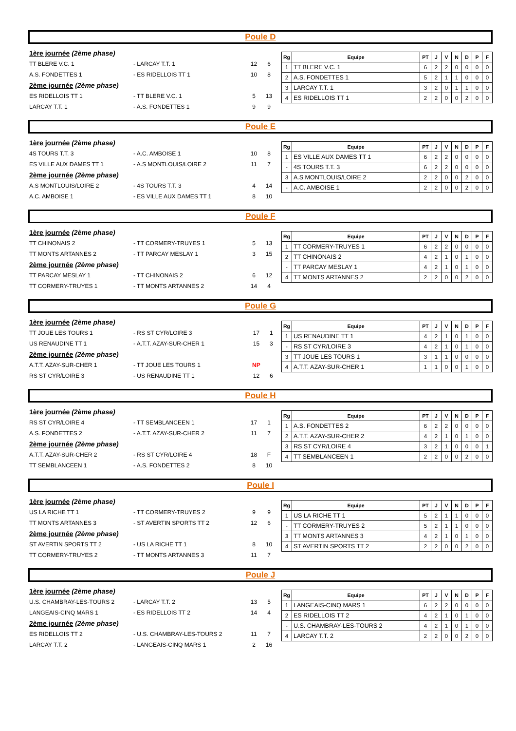Poule D
| 1ère journée (2ème phase) | | | |
| TT BLERE V.C. 1 | - LARCAY T.T. 1 | 12 | 6 |
| A.S. FONDETTES 1 | - ES RIDELLOIS TT 1 | 10 | 8 |
| 2ème journée (2ème phase) | | | |
| ES RIDELLOIS TT 1 | - TT BLERE V.C. 1 | 5 | 13 |
| LARCAY T.T. 1 | - A.S. FONDETTES 1 | 9 | 9 |
| Rg | Equipe | PT | J | V | N | D | P | F |
| --- | --- | --- | --- | --- | --- | --- | --- | --- |
| 1 | TT BLERE V.C. 1 | 6 | 2 | 2 | 0 | 0 | 0 | 0 |
| 2 | A.S. FONDETTES 1 | 5 | 2 | 1 | 1 | 0 | 0 | 0 |
| 3 | LARCAY T.T. 1 | 3 | 2 | 0 | 1 | 1 | 0 | 0 |
| 4 | ES RIDELLOIS TT 1 | 2 | 2 | 0 | 0 | 2 | 0 | 0 |
Poule E
| 1ère journée (2ème phase) | | | |
| 4S TOURS T.T. 3 | - A.C. AMBOISE 1 | 10 | 8 |
| ES VILLE AUX DAMES TT 1 | - A.S MONTLOUIS/LOIRE 2 | 11 | 7 |
| 2ème journée (2ème phase) | | | |
| A.S MONTLOUIS/LOIRE 2 | - 4S TOURS T.T. 3 | 4 | 14 |
| A.C. AMBOISE 1 | - ES VILLE AUX DAMES TT 1 | 8 | 10 |
| Rg | Equipe | PT | J | V | N | D | P | F |
| --- | --- | --- | --- | --- | --- | --- | --- | --- |
| 1 | ES VILLE AUX DAMES TT 1 | 6 | 2 | 2 | 0 | 0 | 0 | 0 |
| - | 4S TOURS T.T. 3 | 6 | 2 | 2 | 0 | 0 | 0 | 0 |
| 3 | A.S MONTLOUIS/LOIRE 2 | 2 | 2 | 0 | 0 | 2 | 0 | 0 |
| - | A.C. AMBOISE 1 | 2 | 2 | 0 | 0 | 2 | 0 | 0 |
Poule F
| 1ère journée (2ème phase) | | | |
| TT CHINONAIS 2 | - TT CORMERY-TRUYES 1 | 5 | 13 |
| TT MONTS ARTANNES 2 | - TT PARCAY MESLAY 1 | 3 | 15 |
| 2ème journée (2ème phase) | | | |
| TT PARCAY MESLAY 1 | - TT CHINONAIS 2 | 6 | 12 |
| TT CORMERY-TRUYES 1 | - TT MONTS ARTANNES 2 | 14 | 4 |
| Rg | Equipe | PT | J | V | N | D | P | F |
| --- | --- | --- | --- | --- | --- | --- | --- | --- |
| 1 | TT CORMERY-TRUYES 1 | 6 | 2 | 2 | 0 | 0 | 0 | 0 |
| 2 | TT CHINONAIS 2 | 4 | 2 | 1 | 0 | 1 | 0 | 0 |
| - | TT PARCAY MESLAY 1 | 4 | 2 | 1 | 0 | 1 | 0 | 0 |
| 4 | TT MONTS ARTANNES 2 | 2 | 2 | 0 | 0 | 2 | 0 | 0 |
Poule G
| 1ère journée (2ème phase) | | | |
| TT JOUE LES TOURS 1 | - RS ST CYR/LOIRE 3 | 17 | 1 |
| US RENAUDINE TT 1 | - A.T.T. AZAY-SUR-CHER 1 | 15 | 3 |
| 2ème journée (2ème phase) | | | |
| A.T.T. AZAY-SUR-CHER 1 | - TT JOUE LES TOURS 1 | NP | |
| RS ST CYR/LOIRE 3 | - US RENAUDINE TT 1 | 12 | 6 |
| Rg | Equipe | PT | J | V | N | D | P | F |
| --- | --- | --- | --- | --- | --- | --- | --- | --- |
| 1 | US RENAUDINE TT 1 | 4 | 2 | 1 | 0 | 1 | 0 | 0 |
| - | RS ST CYR/LOIRE 3 | 4 | 2 | 1 | 0 | 1 | 0 | 0 |
| 3 | TT JOUE LES TOURS 1 | 3 | 1 | 1 | 0 | 0 | 0 | 0 |
| 4 | A.T.T. AZAY-SUR-CHER 1 | 1 | 1 | 0 | 0 | 1 | 0 | 0 |
Poule H
| 1ère journée (2ème phase) | | | |
| RS ST CYR/LOIRE 4 | - TT SEMBLANCEEN 1 | 17 | 1 |
| A.S. FONDETTES 2 | - A.T.T. AZAY-SUR-CHER 2 | 11 | 7 |
| 2ème journée (2ème phase) | | | |
| A.T.T. AZAY-SUR-CHER 2 | - RS ST CYR/LOIRE 4 | 18 | F |
| TT SEMBLANCEEN 1 | - A.S. FONDETTES 2 | 8 | 10 |
| Rg | Equipe | PT | J | V | N | D | P | F |
| --- | --- | --- | --- | --- | --- | --- | --- | --- |
| 1 | A.S. FONDETTES 2 | 6 | 2 | 2 | 0 | 0 | 0 | 0 |
| 2 | A.T.T. AZAY-SUR-CHER 2 | 4 | 2 | 1 | 0 | 1 | 0 | 0 |
| 3 | RS ST CYR/LOIRE 4 | 3 | 2 | 1 | 0 | 0 | 0 | 1 |
| 4 | TT SEMBLANCEEN 1 | 2 | 2 | 0 | 0 | 2 | 0 | 0 |
Poule I
| 1ère journée (2ème phase) | | | |
| US LA RICHE TT 1 | - TT CORMERY-TRUYES 2 | 9 | 9 |
| TT MONTS ARTANNES 3 | - ST AVERTIN SPORTS TT 2 | 12 | 6 |
| 2ème journée (2ème phase) | | | |
| ST AVERTIN SPORTS TT 2 | - US LA RICHE TT 1 | 8 | 10 |
| TT CORMERY-TRUYES 2 | - TT MONTS ARTANNES 3 | 11 | 7 |
| Rg | Equipe | PT | J | V | N | D | P | F |
| --- | --- | --- | --- | --- | --- | --- | --- | --- |
| 1 | US LA RICHE TT 1 | 5 | 2 | 1 | 1 | 0 | 0 | 0 |
| - | TT CORMERY-TRUYES 2 | 5 | 2 | 1 | 1 | 0 | 0 | 0 |
| 3 | TT MONTS ARTANNES 3 | 4 | 2 | 1 | 0 | 1 | 0 | 0 |
| 4 | ST AVERTIN SPORTS TT 2 | 2 | 2 | 0 | 0 | 2 | 0 | 0 |
Poule J
| 1ère journée (2ème phase) | | | |
| U.S. CHAMBRAY-LES-TOURS 2 | - LARCAY T.T. 2 | 13 | 5 |
| LANGEAIS-CINQ MARS 1 | - ES RIDELLOIS TT 2 | 14 | 4 |
| 2ème journée (2ème phase) | | | |
| ES RIDELLOIS TT 2 | - U.S. CHAMBRAY-LES-TOURS 2 | 11 | 7 |
| LARCAY T.T. 2 | - LANGEAIS-CINQ MARS 1 | 2 | 16 |
| Rg | Equipe | PT | J | V | N | D | P | F |
| --- | --- | --- | --- | --- | --- | --- | --- | --- |
| 1 | LANGEAIS-CINQ MARS 1 | 6 | 2 | 2 | 0 | 0 | 0 | 0 |
| 2 | ES RIDELLOIS TT 2 | 4 | 2 | 1 | 0 | 1 | 0 | 0 |
| - | U.S. CHAMBRAY-LES-TOURS 2 | 4 | 2 | 1 | 0 | 1 | 0 | 0 |
| 4 | LARCAY T.T. 2 | 2 | 2 | 0 | 0 | 2 | 0 | 0 |